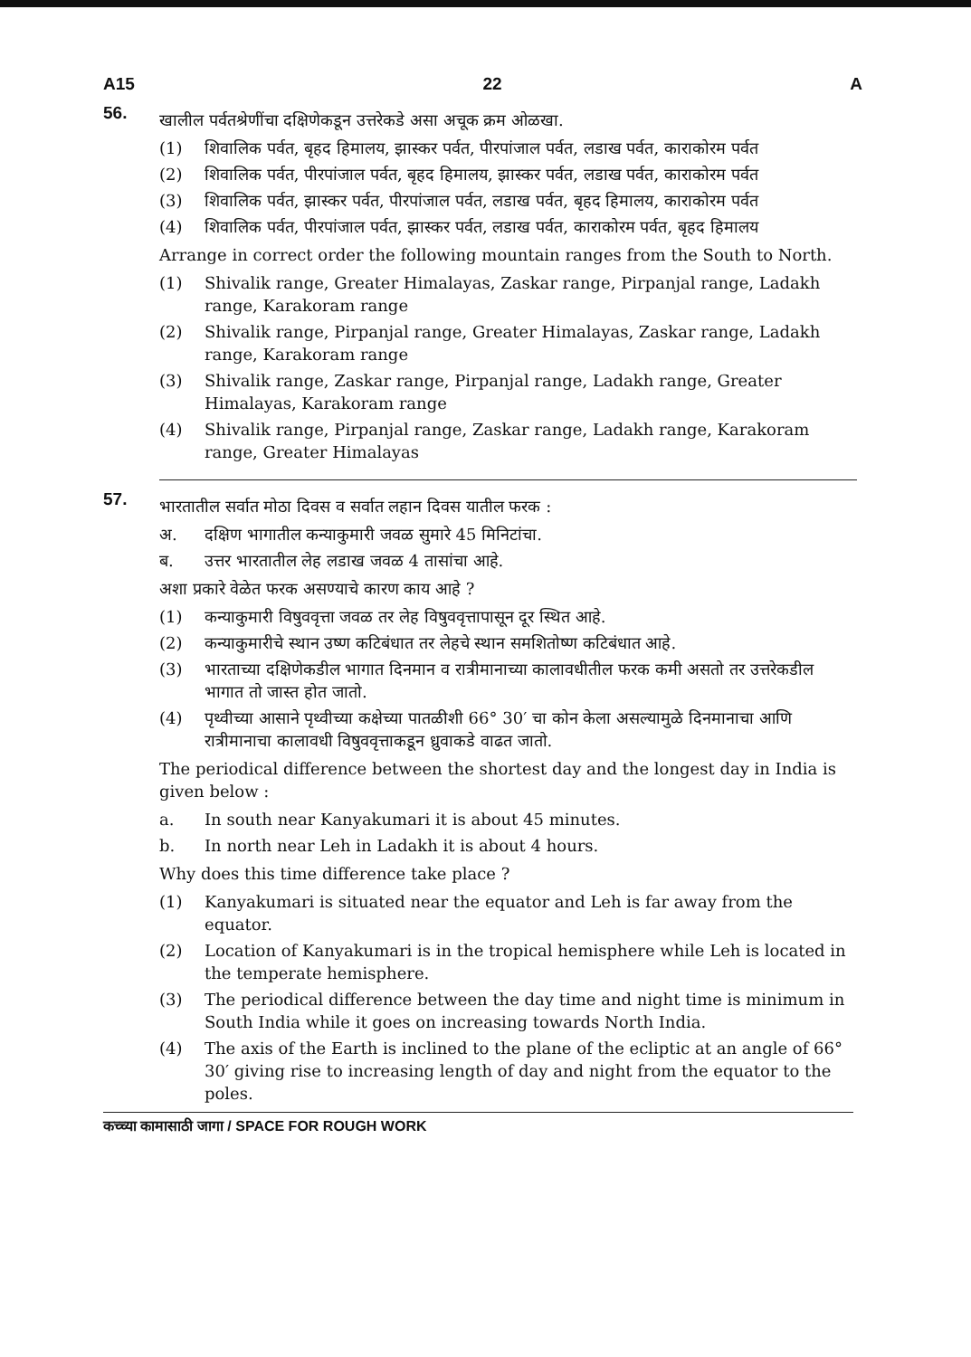A15 22 A
56.
खालील पर्वतश्रेणींचा दक्षिणेकडून उत्तरेकडे असा अचूक क्रम ओळखा.
(1) शिवालिक पर्वत, बृहद हिमालय, झास्कर पर्वत, पीरपांजाल पर्वत, लडाख पर्वत, काराकोरम पर्वत
(2) शिवालिक पर्वत, पीरपांजाल पर्वत, बृहद हिमालय, झास्कर पर्वत, लडाख पर्वत, काराकोरम पर्वत
(3) शिवालिक पर्वत, झास्कर पर्वत, पीरपांजाल पर्वत, लडाख पर्वत, बृहद हिमालय, काराकोरम पर्वत
(4) शिवालिक पर्वत, पीरपांजाल पर्वत, झास्कर पर्वत, लडाख पर्वत, काराकोरम पर्वत, बृहद हिमालय
Arrange in correct order the following mountain ranges from the South to North.
(1) Shivalik range, Greater Himalayas, Zaskar range, Pirpanjal range, Ladakh range, Karakoram range
(2) Shivalik range, Pirpanjal range, Greater Himalayas, Zaskar range, Ladakh range, Karakoram range
(3) Shivalik range, Zaskar range, Pirpanjal range, Ladakh range, Greater Himalayas, Karakoram range
(4) Shivalik range, Pirpanjal range, Zaskar range, Ladakh range, Karakoram range, Greater Himalayas
57.
भारतातील सर्वात मोठा दिवस व सर्वात लहान दिवस यातील फरक :
अ. दक्षिण भागातील कन्याकुमारी जवळ सुमारे 45 मिनिटांचा.
ब. उत्तर भारतातील लेह लडाख जवळ 4 तासांचा आहे.
अशा प्रकारे वेळेत फरक असण्याचे कारण काय आहे ?
(1) कन्याकुमारी विषुववृत्ता जवळ तर लेह विषुववृत्तापासून दूर स्थित आहे.
(2) कन्याकुमारीचे स्थान उष्ण कटिबंधात तर लेहचे स्थान समशितोष्ण कटिबंधात आहे.
(3) भारताच्या दक्षिणेकडील भागात दिनमान व रात्रीमानाच्या कालावधीतील फरक कमी असतो तर उत्तरेकडील भागात तो जास्त होत जातो.
(4) पृथ्वीच्या आसाने पृथ्वीच्या कक्षेच्या पातळीशी 66° 30′ चा कोन केला असल्यामुळे दिनमानाचा आणि रात्रीमानाचा कालावधी विषुववृत्ताकडून ध्रुवाकडे वाढत जातो.
The periodical difference between the shortest day and the longest day in India is given below :
a. In south near Kanyakumari it is about 45 minutes.
b. In north near Leh in Ladakh it is about 4 hours.
Why does this time difference take place ?
(1) Kanyakumari is situated near the equator and Leh is far away from the equator.
(2) Location of Kanyakumari is in the tropical hemisphere while Leh is located in the temperate hemisphere.
(3) The periodical difference between the day time and night time is minimum in South India while it goes on increasing towards North India.
(4) The axis of the Earth is inclined to the plane of the ecliptic at an angle of 66° 30′ giving rise to increasing length of day and night from the equator to the poles.
कच्च्या कामासाठी जागा / SPACE FOR ROUGH WORK